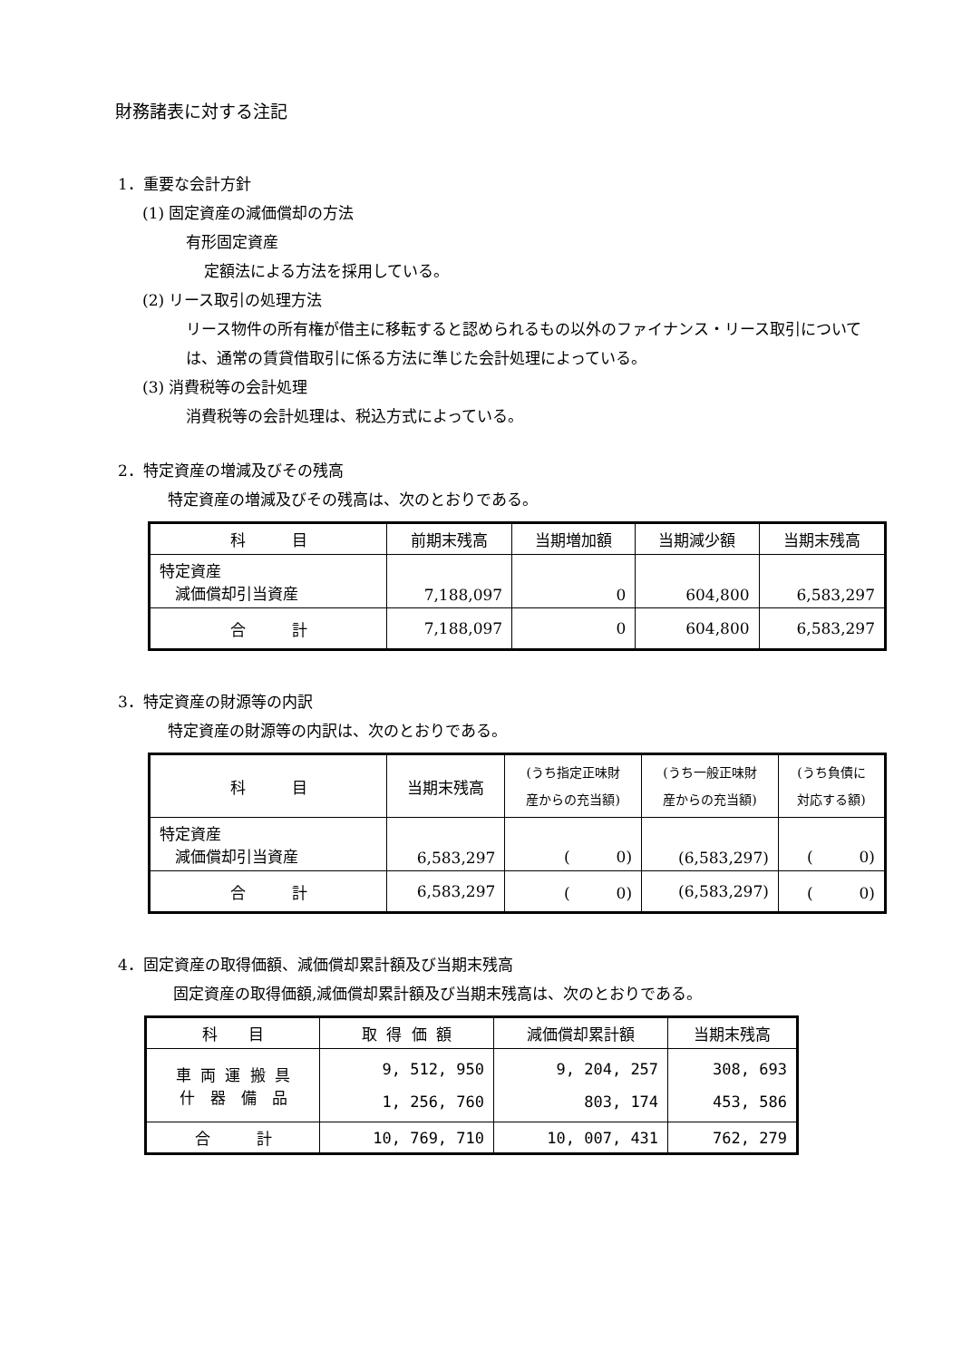財務諸表に対する注記
1．重要な会計方針
(1) 固定資産の減価償却の方法
有形固定資産
定額法による方法を採用している。
(2) リース取引の処理方法
リース物件の所有権が借主に移転すると認められるもの以外のファイナンス・リース取引については、通常の賃貸借取引に係る方法に準じた会計処理によっている。
(3) 消費税等の会計処理
消費税等の会計処理は、税込方式によっている。
2．特定資産の増減及びその残高
特定資産の増減及びその残高は、次のとおりである。
| 科 目 | 前期末残高 | 当期増加額 | 当期減少額 | 当期末残高 |
| --- | --- | --- | --- | --- |
| 特定資産 減価償却引当資産 | 7,188,097 | 0 | 604,800 | 6,583,297 |
| 合 計 | 7,188,097 | 0 | 604,800 | 6,583,297 |
3．特定資産の財源等の内訳
特定資産の財源等の内訳は、次のとおりである。
| 科 目 | 当期末残高 | (うち指定正味財 産からの充当額) | (うち一般正味財 産からの充当額) | (うち負債に 対応する額) |
| --- | --- | --- | --- | --- |
| 特定資産 減価償却引当資産 | 6,583,297 | ( 0) | (6,583,297) | ( 0) |
| 合 計 | 6,583,297 | ( 0) | (6,583,297) | ( 0) |
4．固定資産の取得価額、減価償却累計額及び当期末残高
固定資産の取得価額,減価償却累計額及び当期末残高は、次のとおりである。
| 科 目 | 取 得 価 額 | 減価償却累計額 | 当期末残高 |
| --- | --- | --- | --- |
| 車 両 運 搬 具 什 器 備 品 | 9, 512, 950 1, 256, 760 | 9, 204, 257 803, 174 | 308, 693 453, 586 |
| 合 計 | 10, 769, 710 | 10, 007, 431 | 762, 279 |